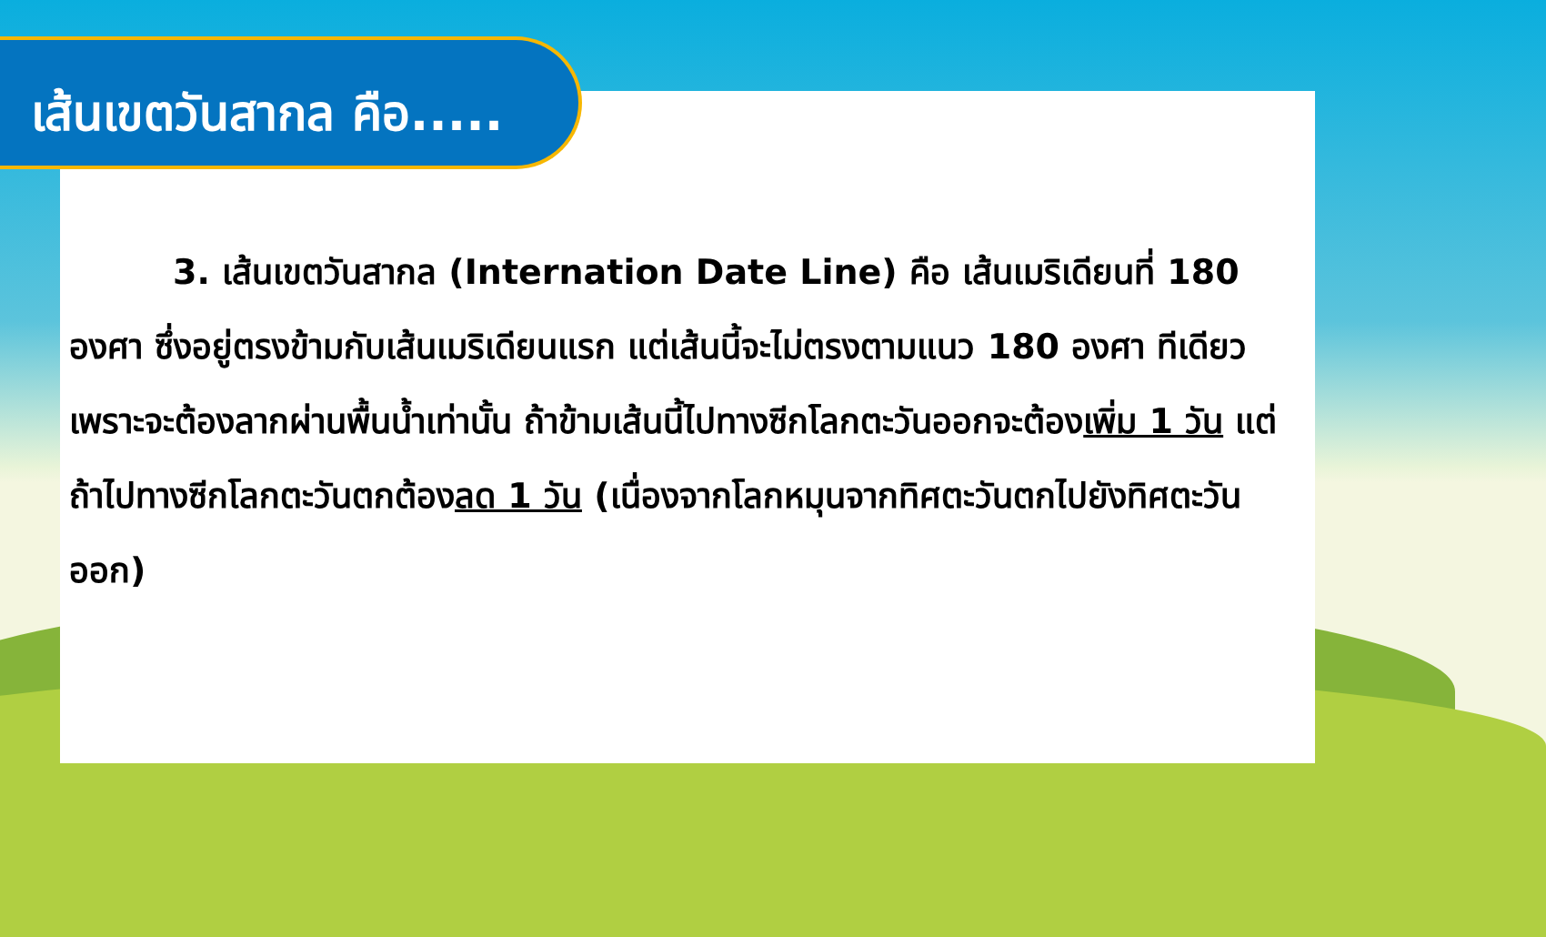เส้นเขตวันสากล คือ.....
   3. เส้นเขตวันสากล (Internation Date Line) คือ เส้นเมริเดียนที่ 180 องศา ซึ่งอยู่ตรงข้ามกับเส้นเมริเดียนแรก แต่เส้นนี้จะไม่ตรงตามแนว 180 องศา ทีเดียว เพราะจะต้องลากผ่านพื้นน้ำเท่านั้น ถ้าข้ามเส้นนี้ไปทางซีกโลกตะวันออกจะต้องเพิ่ม 1 วัน แต่ถ้าไปทางซีกโลกตะวันตกต้องลด 1 วัน (เนื่องจากโลกหมุนจากทิศตะวันตกไปยังทิศตะวันออก)